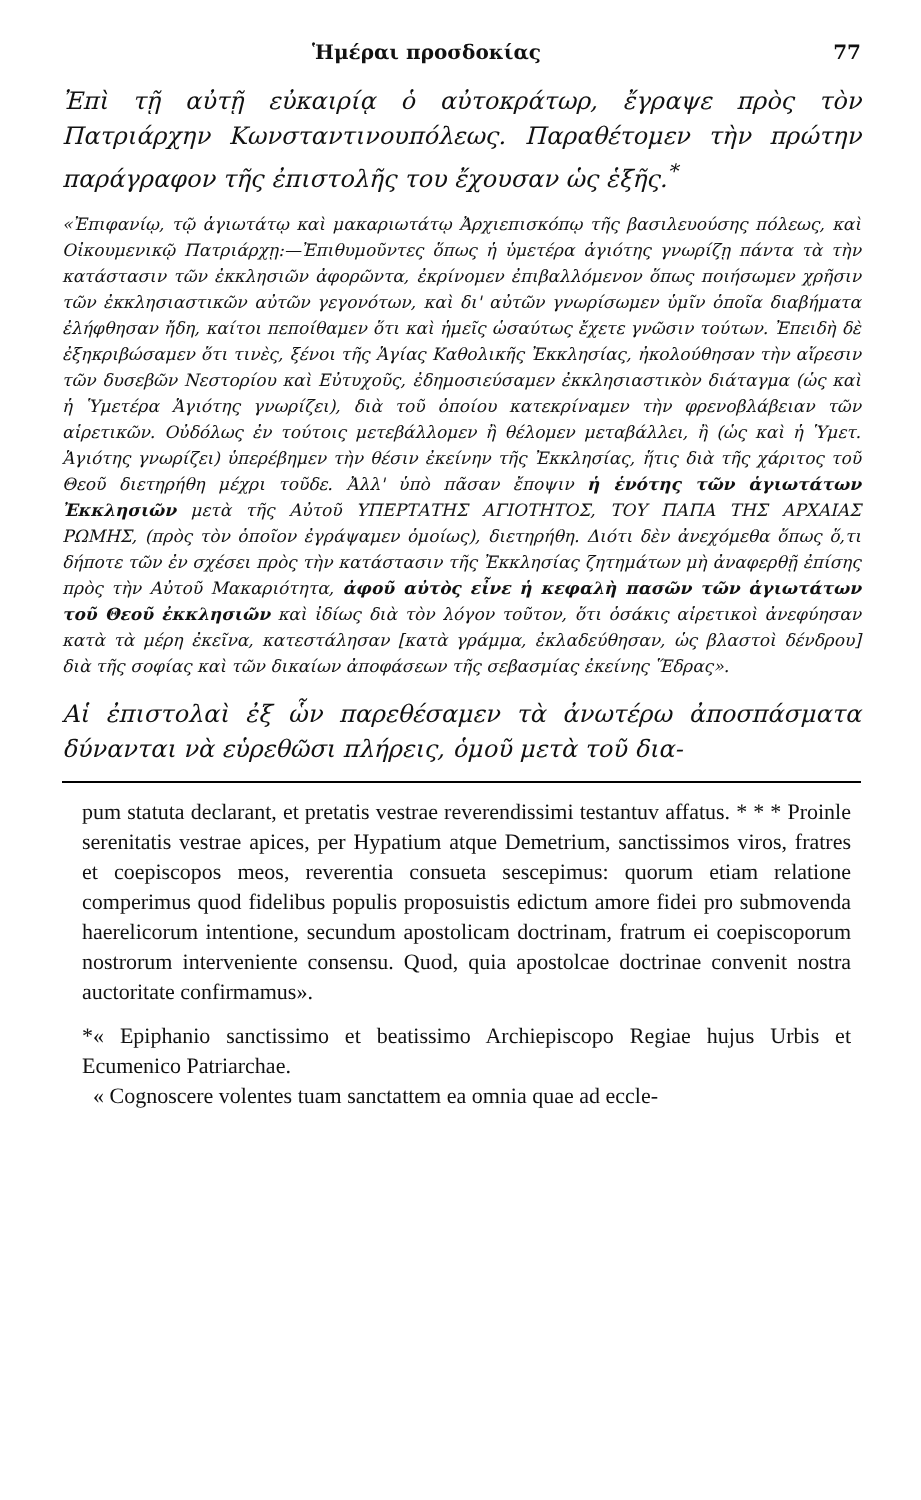Ἡμέραι προσδοκίας 77
Ἐπὶ τῇ αὐτῇ εὐκαιρίᾳ ὁ αὐτοκράτωρ, ἔγραψε πρὸς τὸν Πατριάρχην Κωνσταντινουπόλεως. Παραθέτομεν τὴν πρώτην παράγραφον τῆς ἐπιστολῆς του ἔχουσαν ὡς ἑξῆς.<sup>*</sup>
«Ἐπιφανίῳ, τῷ ἁγιωτάτῳ καὶ μακαριωτάτῳ Ἀρχιεπισκόπῳ τῆς βασιλευούσης πόλεως, καὶ Οἰκουμενικῷ Πατριάρχῃ:—Ἐπιθυμοῦντες ὅπως ἡ ὑμετέρα ἁγιότης γνωρίζῃ πάντα τὰ τὴν κατάστασιν τῶν ἐκκλησιῶν ἀφορῶντα, ἐκρίνομεν ἐπιβαλλόμενον ὅπως ποιήσωμεν χρῆσιν τῶν ἐκκλησιαστικῶν αὐτῶν γεγονότων, καὶ δι' αὐτῶν γνωρίσωμεν ὑμῖν ὁποῖα διαβήματα ἐλήφθησαν ἤδη, καίτοι πεποίθαμεν ὅτι καὶ ἡμεῖς ὡσαύτως ἔχετε γνῶσιν τούτων. Ἐπειδὴ δὲ ἐξηκριβώσαμεν ὅτι τινὲς, ξένοι τῆς Ἁγίας Καθολικῆς Ἐκκλησίας, ἠκολούθησαν τὴν αἵρεσιν τῶν δυσεβῶν Νεστορίου καὶ Εὐτυχοῦς, ἐδημοσιεύσαμεν ἐκκλησιαστικὸν διάταγμα (ὡς καὶ ἡ Ὑμετέρα Ἁγιότης γνωρίζει), διὰ τοῦ ὁποίου κατεκρίναμεν τὴν φρενοβλάβειαν τῶν αἱρετικῶν. Οὐδόλως ἐν τούτοις μετεβάλλομεν ἢ θέλομεν μεταβάλλει, ἢ (ὡς καὶ ἡ Ὑμετ. Ἁγιότης γνωρίζει) ὑπερέβημεν τὴν θέσιν ἐκείνην τῆς Ἐκκλησίας, ἥτις διὰ τῆς χάριτος τοῦ Θεοῦ διετηρήθη μέχρι τοῦδε. Ἀλλ' ὑπὸ πᾶσαν ἔποψιν ἡ ἑνότης τῶν ἁγιωτάτων Ἐκκλησιῶν μετὰ τῆς Αὐτοῦ ΥΠΕΡΤΑΤΗΣ ΑΓΙΟΤΗΤΟΣ, ΤΟΥ ΠΑΠΑ ΤΗΣ ΑΡΧΑΙΑΣ ΡΩΜΗΣ, (πρὸς τὸν ὁποῖον ἐγράψαμεν ὁμοίως), διετηρήθη. Διότι δὲν ἀνεχόμεθα ὅπως ὅ,τι δήποτε τῶν ἐν σχέσει πρὸς τὴν κατάστασιν τῆς Ἐκκλησίας ζητημάτων μὴ ἀναφερθῇ ἐπίσης πρὸς τὴν Αὐτοῦ Μακαριότητα, ἀφοῦ αὐτὸς εἶνε ἡ κεφαλὴ πασῶν τῶν ἁγιωτάτων τοῦ Θεοῦ ἐκκλησιῶν καὶ ἰδίως διὰ τὸν λόγον τοῦτον, ὅτι ὁσάκις αἱρετικοὶ ἀνεφύησαν κατὰ τὰ μέρη ἐκεῖνα, κατεστάλησαν [κατὰ γράμμα, ἐκλαδεύθησαν, ὡς βλαστοὶ δένδρου] διὰ τῆς σοφίας καὶ τῶν δικαίων ἀποφάσεων τῆς σεβασμίας ἐκείνης Ἕδρας».
Αἱ ἐπιστολαὶ ἐξ ὧν παρεθέσαμεν τὰ ἀνωτέρω ἀποσπάσματα δύνανται νὰ εὑρεθῶσι πλήρεις, ὁμοῦ μετὰ τοῦ δια-
pum statuta declarant, et pretatis vestrae reverendissimi testantuv affatus. * * * Proinle serenitatis vestrae apices, per Hypatium atque Demetrium, sanctissimos viros, fratres et coepiscopos meos, reverentia consueta sescepimus: quorum etiam relatione comperimus quod fidelibus populis proposuistis edictum amore fidei pro submovenda haerelicorum intentione, secundum apostolicam doctrinam, fratrum ei coepiscoporum nostrorum interveniente consensu. Quod, quia apostolcae doctrinae convenit nostra auctoritate confirmamus».
*« Epiphanio sanctissimo et beatissimo Archiepiscopo Regiae hujus Urbis et Ecumenico Patriarchae.
« Cognoscere volentes tuam sanctattem ea omnia quae ad eccle-